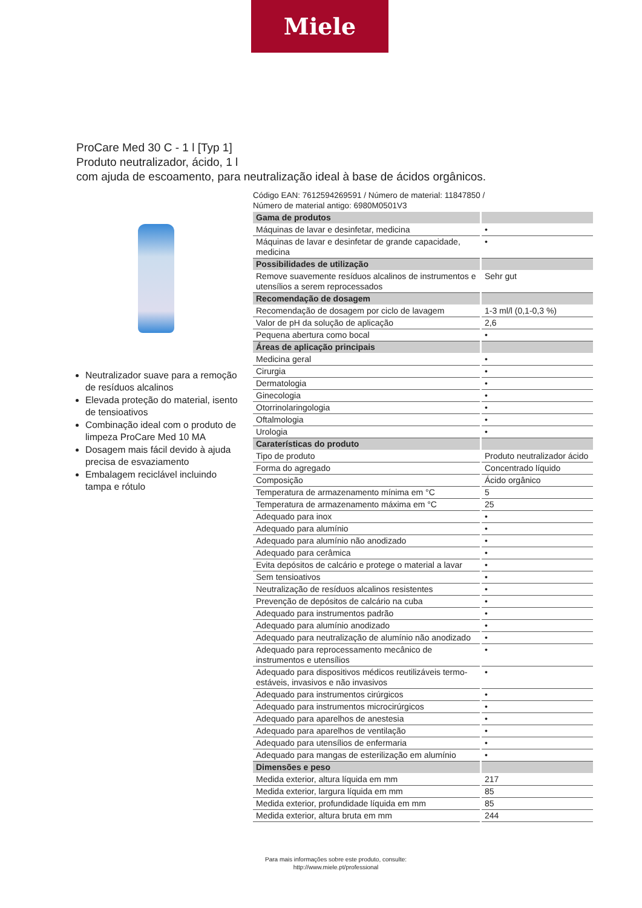Miele
ProCare Med 30 C - 1 l [Typ 1]
Produto neutralizador, ácido, 1 l
com ajuda de escoamento, para neutralização ideal à base de ácidos orgânicos.
Neutralizador suave para a remoção de resíduos alcalinos
Elevada proteção do material, isento de tensioativos
Combinação ideal com o produto de limpeza ProCare Med 10 MA
Dosagem mais fácil devido à ajuda precisa de esvaziamento
Embalagem reciclável incluindo tampa e rótulo
Código EAN: 7612594269591 / Número de material: 11847850 /
Número de material antigo: 6980M0501V3
| Gama de produtos | |
| Máquinas de lavar e desinfetar, medicina | • |
| Máquinas de lavar e desinfetar de grande capacidade, medicina | • |
| Possibilidades de utilização | |
| Remove suavemente resíduos alcalinos de instrumentos e utensílios a serem reprocessados | Sehr gut |
| Recomendação de dosagem | |
| Recomendação de dosagem por ciclo de lavagem | 1-3 ml/l (0,1-0,3 %) |
| Valor de pH da solução de aplicação | 2,6 |
| Pequena abertura como bocal | • |
| Áreas de aplicação principais | |
| Medicina geral | • |
| Cirurgia | • |
| Dermatologia | • |
| Ginecologia | • |
| Otorrinolaringologia | • |
| Oftalmologia | • |
| Urologia | • |
| Caraterísticas do produto | |
| Tipo de produto | Produto neutralizador ácido |
| Forma do agregado | Concentrado líquido |
| Composição | Ácido orgânico |
| Temperatura de armazenamento mínima em °C | 5 |
| Temperatura de armazenamento máxima em °C | 25 |
| Adequado para inox | • |
| Adequado para alumínio | • |
| Adequado para alumínio não anodizado | • |
| Adequado para cerâmica | • |
| Evita depósitos de calcário e protege o material a lavar | • |
| Sem tensioativos | • |
| Neutralização de resíduos alcalinos resistentes | • |
| Prevenção de depósitos de calcário na cuba | • |
| Adequado para instrumentos padrão | • |
| Adequado para alumínio anodizado | • |
| Adequado para neutralização de alumínio não anodizado | • |
| Adequado para reprocessamento mecânico de instrumentos e utensílios | • |
| Adequado para dispositivos médicos reutilizáveis termo-estáveis, invasivos e não invasivos | • |
| Adequado para instrumentos cirúrgicos | • |
| Adequado para instrumentos microcirúrgicos | • |
| Adequado para aparelhos de anestesia | • |
| Adequado para aparelhos de ventilação | • |
| Adequado para utensílios de enfermaria | • |
| Adequado para mangas de esterilização em alumínio | • |
| Dimensões e peso | |
| Medida exterior, altura líquida em mm | 217 |
| Medida exterior, largura líquida em mm | 85 |
| Medida exterior, profundidade líquida em mm | 85 |
| Medida exterior, altura bruta em mm | 244 |
Para mais informações sobre este produto, consulte:
http://www.miele.pt/professional